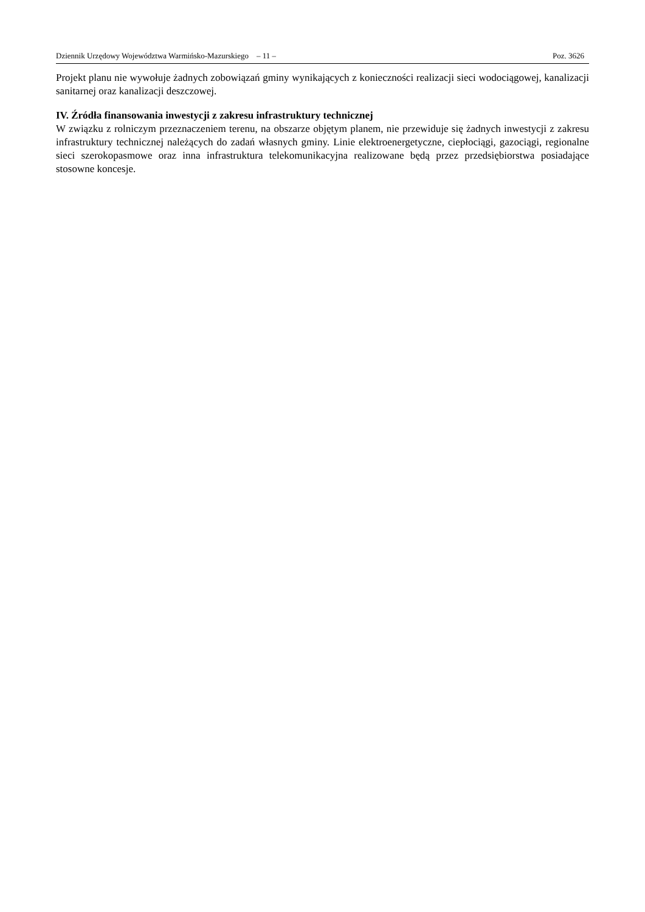Dziennik Urzędowy Województwa Warmińsko-Mazurskiego – 11 – Poz. 3626
Projekt planu nie wywołuje żadnych zobowiązań gminy wynikających z konieczności realizacji sieci wodociągowej, kanalizacji sanitarnej oraz kanalizacji deszczowej.
IV. Źródła finansowania inwestycji z zakresu infrastruktury technicznej
W związku z rolniczym przeznaczeniem terenu, na obszarze objętym planem, nie przewiduje się żadnych inwestycji z zakresu infrastruktury technicznej należących do zadań własnych gminy. Linie elektroenergetyczne, ciepłociągi, gazociągi, regionalne sieci szerokopasmowe oraz inna infrastruktura telekomunikacyjna realizowane będą przez przedsiębiorstwa posiadające stosowne koncesje.